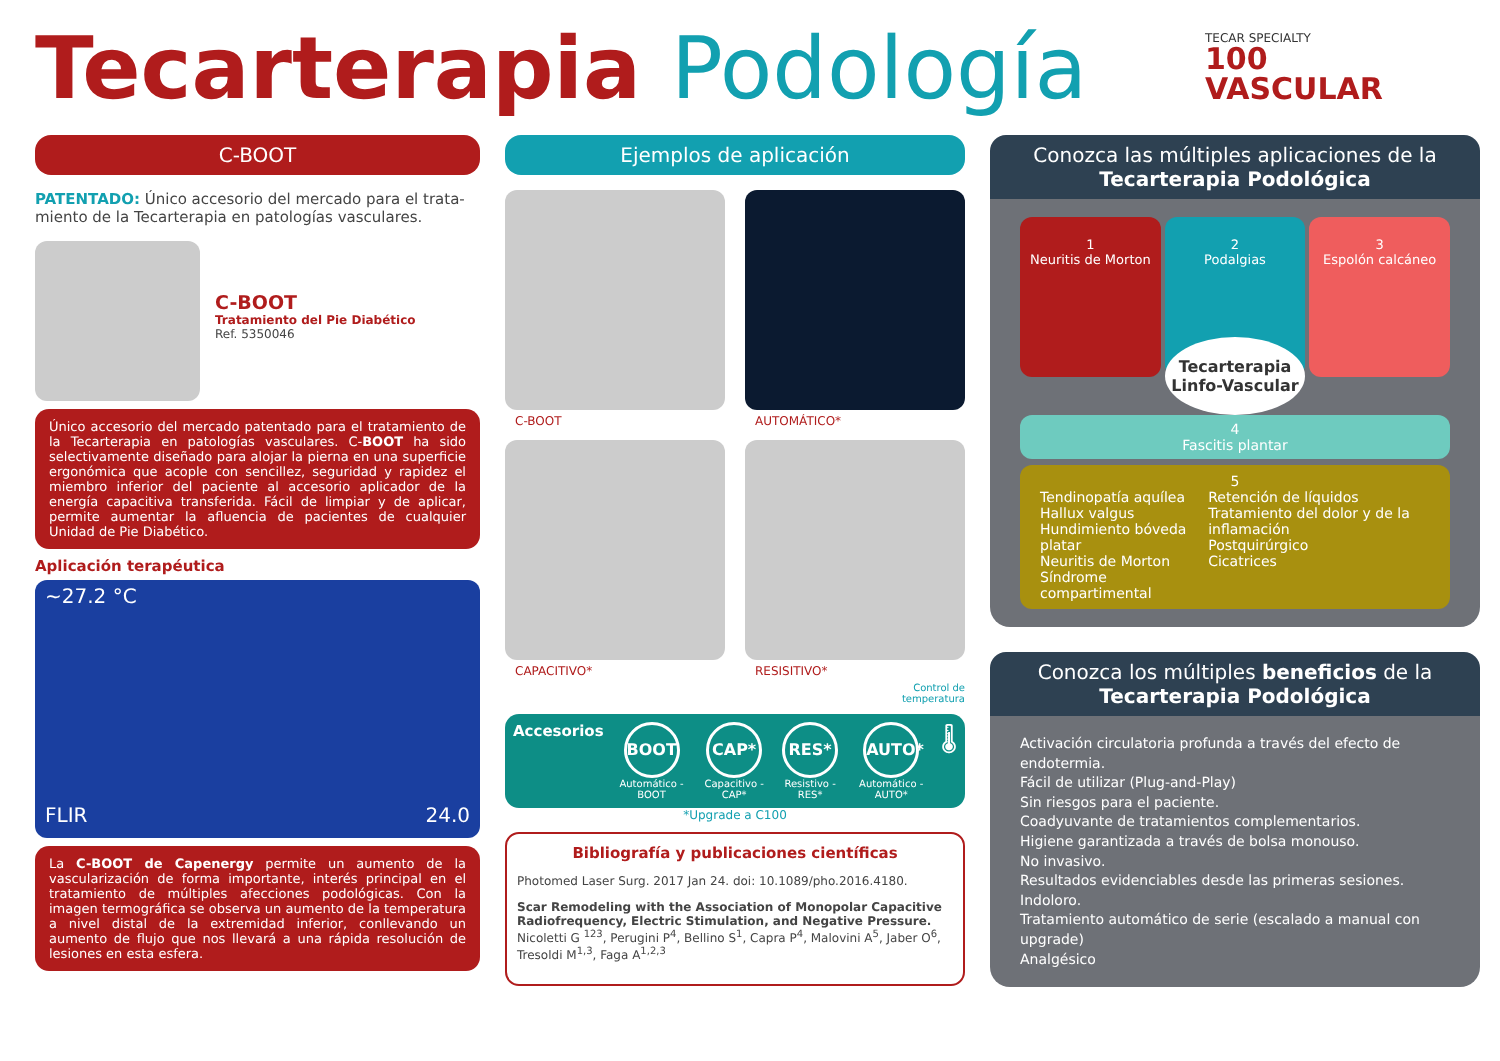Tecarterapia Podología
TECAR SPECIALTY
100
VASCULAR
C-BOOT
PATENTADO: Único accesorio del mercado para el trata-miento de la Tecarterapia en patologías vasculares.
C-BOOT
Tratamiento del Pie Diabético
Ref. 5350046
Único accesorio del mercado patentado para el tratamiento de la Tecarterapia en patologías vasculares. C-BOOT ha sido selectivamente diseñado para alojar la pierna en una superficie ergonómica que acople con sencillez, seguridad y rapidez el miembro inferior del paciente al accesorio aplicador de la energía capacitiva transferida. Fácil de limpiar y de aplicar, permite aumentar la afluencia de pacientes de cualquier Unidad de Pie Diabético.
Aplicación terapéutica
~27.2 °C
FLIR 24.0
La C-BOOT de Capenergy permite un aumento de la vascularización de forma importante, interés principal en el tratamiento de múltiples afecciones podológicas. Con la imagen termográfica se observa un aumento de la temperatura a nivel distal de la extremidad inferior, conllevando un aumento de flujo que nos llevará a una rápida resolución de lesiones en esta esfera.
Ejemplos de aplicación
C-BOOT
AUTOMÁTICO*
CAPACITIVO*
RESISITIVO*
Control de
temperatura
Accesorios
BOOT
Automático - BOOT
CAP*
Capacitivo - CAP*
RES*
Resistivo - RES*
AUTO*
Automático - AUTO*
🌡
*Upgrade a C100
Bibliografía y publicaciones científicas
Photomed Laser Surg. 2017 Jan 24. doi: 10.1089/pho.2016.4180.
Scar Remodeling with the Association of Monopolar Capacitive Radiofrequency, Electric Stimulation, and Negative Pressure. Nicoletti G <sup>123</sup>, Perugini P<sup>4</sup>, Bellino S<sup>1</sup>, Capra P<sup>4</sup>, Malovini A<sup>5</sup>, Jaber O<sup>6</sup>, Tresoldi M<sup>1,3</sup>, Faga A<sup>1,2,3</sup>
Conozca las múltiples aplicaciones de la
Tecarterapia Podológica
1
Neuritis de Morton
2
Podalgias
3
Espolón calcáneo
Tecarterapia Linfo-Vascular
4
Fascitis plantar
5
Tendinopatía aquílea
Hallux valgus
Hundimiento bóveda platar
Neuritis de Morton
Síndrome compartimental
Retención de líquidos
Tratamiento del dolor y de la inflamación
Postquirúrgico
Cicatrices
Conozca los múltiples beneficios de la
Tecarterapia Podológica
Activación circulatoria profunda a través del efecto de endotermia.
Fácil de utilizar (Plug-and-Play)
Sin riesgos para el paciente.
Coadyuvante de tratamientos complementarios.
Higiene garantizada a través de bolsa monouso.
No invasivo.
Resultados evidenciables desde las primeras sesiones.
Indoloro.
Tratamiento automático de serie (escalado a manual con upgrade)
Analgésico